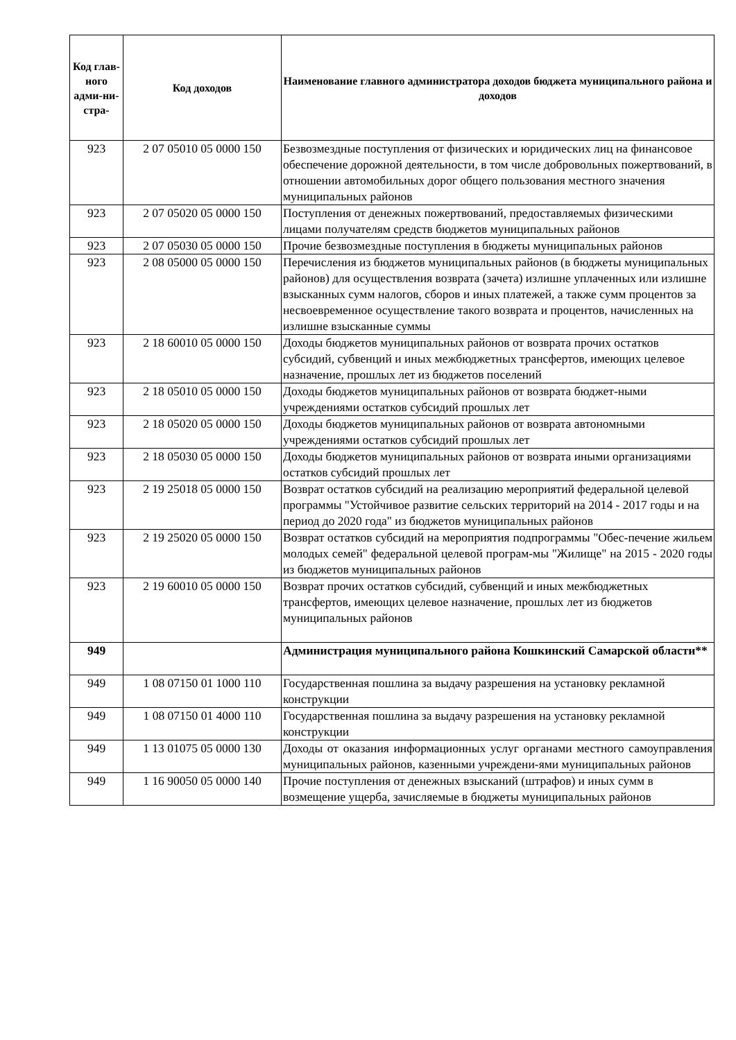| Код глав-ного адми-ни-стра- | Код доходов | Наименование главного администратора доходов бюджета муниципального района и доходов |
| --- | --- | --- |
| 923 | 2 07 05010 05 0000 150 | Безвозмездные поступления от физических и юридических лиц на финансовое обеспечение дорожной деятельности, в том числе добровольных пожертвований, в отношении автомобильных дорог общего пользования местного значения муниципальных районов |
| 923 | 2 07 05020 05 0000 150 | Поступления от денежных пожертвований, предоставляемых физическими лицами получателям средств бюджетов муниципальных районов |
| 923 | 2 07 05030 05 0000 150 | Прочие безвозмездные поступления в бюджеты муниципальных районов |
| 923 | 2 08 05000 05 0000 150 | Перечисления из бюджетов муниципальных районов (в бюджеты муниципальных районов) для осуществления возврата (зачета) излишне уплаченных или излишне взысканных сумм налогов, сборов и иных платежей, а также сумм процентов за несвоевременное осуществление такого возврата и процентов, начисленных на излишне взысканные суммы |
| 923 | 2 18 60010 05 0000 150 | Доходы бюджетов муниципальных районов от возврата прочих остатков субсидий, субвенций и иных межбюджетных трансфертов, имеющих целевое назначение, прошлых лет из бюджетов поселений |
| 923 | 2 18 05010 05 0000 150 | Доходы бюджетов муниципальных районов от возврата бюджет-ными учреждениями остатков субсидий прошлых лет |
| 923 | 2 18 05020 05 0000 150 | Доходы бюджетов муниципальных районов от возврата автономными учреждениями остатков субсидий прошлых лет |
| 923 | 2 18 05030 05 0000 150 | Доходы бюджетов муниципальных районов от возврата иными организациями остатков субсидий прошлых лет |
| 923 | 2 19 25018 05 0000 150 | Возврат остатков субсидий на реализацию мероприятий федеральной целевой программы "Устойчивое развитие сельских территорий на 2014 - 2017 годы и на период до 2020 года" из бюджетов муниципальных районов |
| 923 | 2 19 25020 05 0000 150 | Возврат остатков субсидий на мероприятия подпрограммы "Обес-печение жильем молодых семей" федеральной целевой програм-мы "Жилище" на 2015 - 2020 годы из бюджетов муниципальных районов |
| 923 | 2 19 60010 05 0000 150 | Возврат прочих остатков субсидий, субвенций и иных межбюджетных трансфертов, имеющих целевое назначение, прошлых лет из бюджетов муниципальных районов |
| 949 | | Администрация муниципального района Кошкинский Самарской области** |
| 949 | 1 08 07150 01 1000 110 | Государственная пошлина за выдачу разрешения на установку рекламной конструкции |
| 949 | 1 08 07150 01 4000 110 | Государственная пошлина за выдачу разрешения на установку рекламной конструкции |
| 949 | 1 13 01075 05 0000 130 | Доходы от оказания информационных услуг органами местного самоуправления муниципальных районов, казенными учреждени-ями муниципальных районов |
| 949 | 1 16 90050 05 0000 140 | Прочие поступления от денежных взысканий (штрафов) и иных сумм в возмещение ущерба, зачисляемые в бюджеты муниципальных районов |